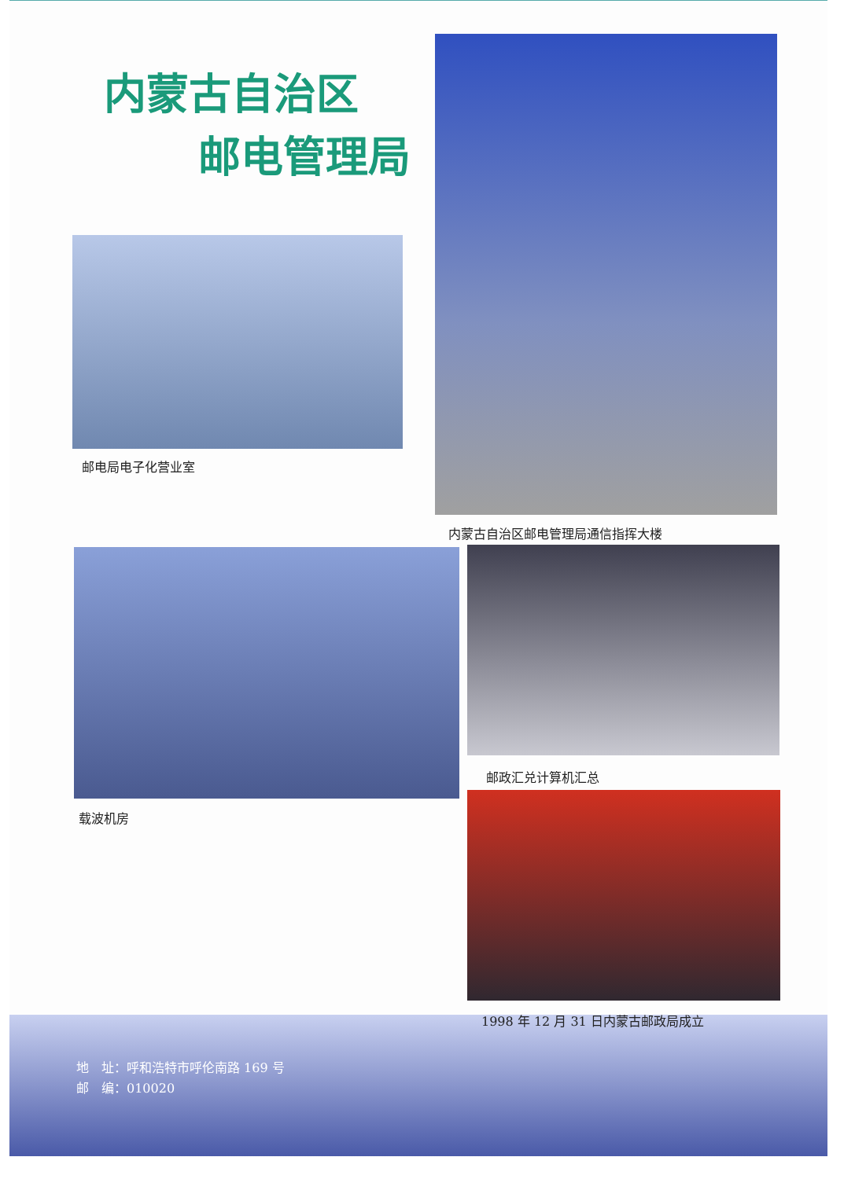内蒙古自治区
邮电管理局
邮电局电子化营业室
内蒙古自治区邮电管理局通信指挥大楼
载波机房
邮政汇兑计算机汇总
1998 年 12 月 31 日内蒙古邮政局成立
地　址：呼和浩特市呼伦南路 169 号
邮　编：010020